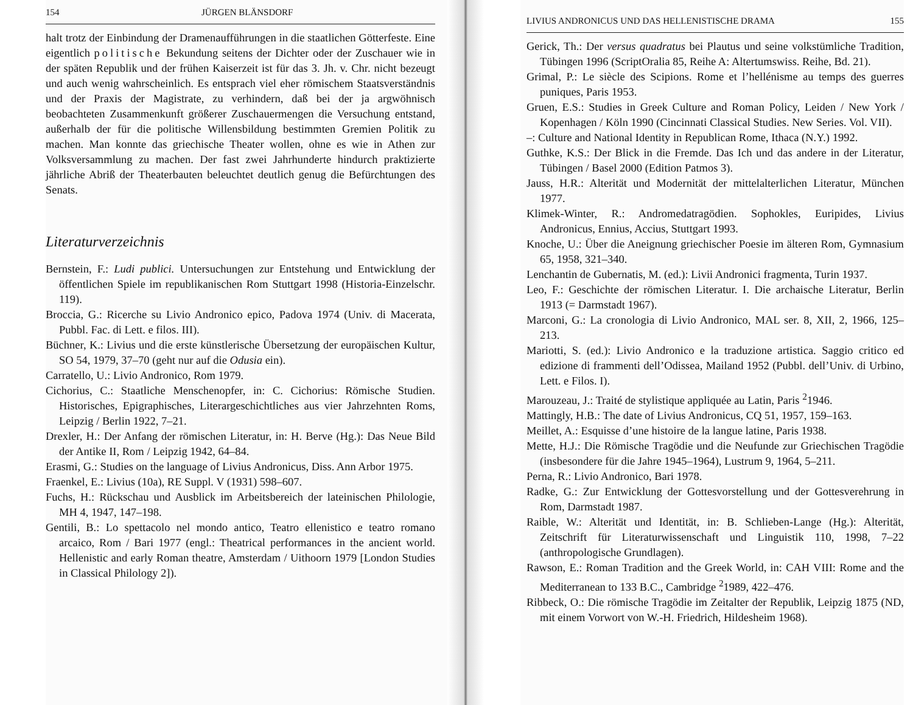154 JÜRGEN BLÄNSDORF
halt trotz der Einbindung der Dramenaufführungen in die staatlichen Götterfeste. Eine eigentlich politische Bekundung seitens der Dichter oder der Zuschauer wie in der späten Republik und der frühen Kaiserzeit ist für das 3. Jh. v. Chr. nicht bezeugt und auch wenig wahrscheinlich. Es entsprach viel eher römischem Staatsverständnis und der Praxis der Magistrate, zu verhindern, daß bei der ja argwöhnisch beobachteten Zusammenkunft größerer Zuschauermengen die Versuchung entstand, außerhalb der für die politische Willensbildung bestimmten Gremien Politik zu machen. Man konnte das griechische Theater wollen, ohne es wie in Athen zur Volksversammlung zu machen. Der fast zwei Jahrhunderte hindurch praktizierte jährliche Abriß der Theaterbauten beleuchtet deutlich genug die Befürchtungen des Senats.
Literaturverzeichnis
Bernstein, F.: Ludi publici. Untersuchungen zur Entstehung und Entwicklung der öffentlichen Spiele im republikanischen Rom Stuttgart 1998 (Historia-Einzelschr. 119).
Broccia, G.: Ricerche su Livio Andronico epico, Padova 1974 (Univ. di Macerata, Pubbl. Fac. di Lett. e filos. III).
Büchner, K.: Livius und die erste künstlerische Übersetzung der europäischen Kultur, SO 54, 1979, 37–70 (geht nur auf die Odusia ein).
Carratello, U.: Livio Andronico, Rom 1979.
Cichorius, C.: Staatliche Menschenopfer, in: C. Cichorius: Römische Studien. Historisches, Epigraphisches, Literargeschichtliches aus vier Jahrzehnten Roms, Leipzig / Berlin 1922, 7–21.
Drexler, H.: Der Anfang der römischen Literatur, in: H. Berve (Hg.): Das Neue Bild der Antike II, Rom / Leipzig 1942, 64–84.
Erasmi, G.: Studies on the language of Livius Andronicus, Diss. Ann Arbor 1975.
Fraenkel, E.: Livius (10a), RE Suppl. V (1931) 598–607.
Fuchs, H.: Rückschau und Ausblick im Arbeitsbereich der lateinischen Philologie, MH 4, 1947, 147–198.
Gentili, B.: Lo spettacolo nel mondo antico, Teatro ellenistico e teatro romano arcaico, Rom / Bari 1977 (engl.: Theatrical performances in the ancient world. Hellenistic and early Roman theatre, Amsterdam / Uithoorn 1979 [London Studies in Classical Philology 2]).
LIVIUS ANDRONICUS UND DAS HELLENISTISCHE DRAMA 155
Gerick, Th.: Der versus quadratus bei Plautus und seine volkstümliche Tradition, Tübingen 1996 (ScriptOralia 85, Reihe A: Altertumswiss. Reihe, Bd. 21).
Grimal, P.: Le siècle des Scipions. Rome et l’hellénisme au temps des guerres puniques, Paris 1953.
Gruen, E.S.: Studies in Greek Culture and Roman Policy, Leiden / New York / Kopenhagen / Köln 1990 (Cincinnati Classical Studies. New Series. Vol. VII).
–: Culture and National Identity in Republican Rome, Ithaca (N.Y.) 1992.
Guthke, K.S.: Der Blick in die Fremde. Das Ich und das andere in der Literatur, Tübingen / Basel 2000 (Edition Patmos 3).
Jauss, H.R.: Alterität und Modernität der mittelalterlichen Literatur, München 1977.
Klimek-Winter, R.: Andromedatragödien. Sophokles, Euripides, Livius Andronicus, Ennius, Accius, Stuttgart 1993.
Knoche, U.: Über die Aneignung griechischer Poesie im älteren Rom, Gymnasium 65, 1958, 321–340.
Lenchantin de Gubernatis, M. (ed.): Livii Andronici fragmenta, Turin 1937.
Leo, F.: Geschichte der römischen Literatur. I. Die archaische Literatur, Berlin 1913 (= Darmstadt 1967).
Marconi, G.: La cronologia di Livio Andronico, MAL ser. 8, XII, 2, 1966, 125–213.
Mariotti, S. (ed.): Livio Andronico e la traduzione artistica. Saggio critico ed edizione di frammenti dell’Odissea, Mailand 1952 (Pubbl. dell’Univ. di Urbino, Lett. e Filos. I).
Marouzeau, J.: Traité de stylistique appliquée au Latin, Paris <sup>2</sup>1946.
Mattingly, H.B.: The date of Livius Andronicus, CQ 51, 1957, 159–163.
Meillet, A.: Esquisse d’une histoire de la langue latine, Paris 1938.
Mette, H.J.: Die Römische Tragödie und die Neufunde zur Griechischen Tragödie (insbesondere für die Jahre 1945–1964), Lustrum 9, 1964, 5–211.
Perna, R.: Livio Andronico, Bari 1978.
Radke, G.: Zur Entwicklung der Gottesvorstellung und der Gottesverehrung in Rom, Darmstadt 1987.
Raible, W.: Alterität und Identität, in: B. Schlieben-Lange (Hg.): Alterität, Zeitschrift für Literaturwissenschaft und Linguistik 110, 1998, 7–22 (anthropologische Grundlagen).
Rawson, E.: Roman Tradition and the Greek World, in: CAH VIII: Rome and the Mediterranean to 133 B.C., Cambridge <sup>2</sup>1989, 422–476.
Ribbeck, O.: Die römische Tragödie im Zeitalter der Republik, Leipzig 1875 (ND, mit einem Vorwort von W.-H. Friedrich, Hildesheim 1968).